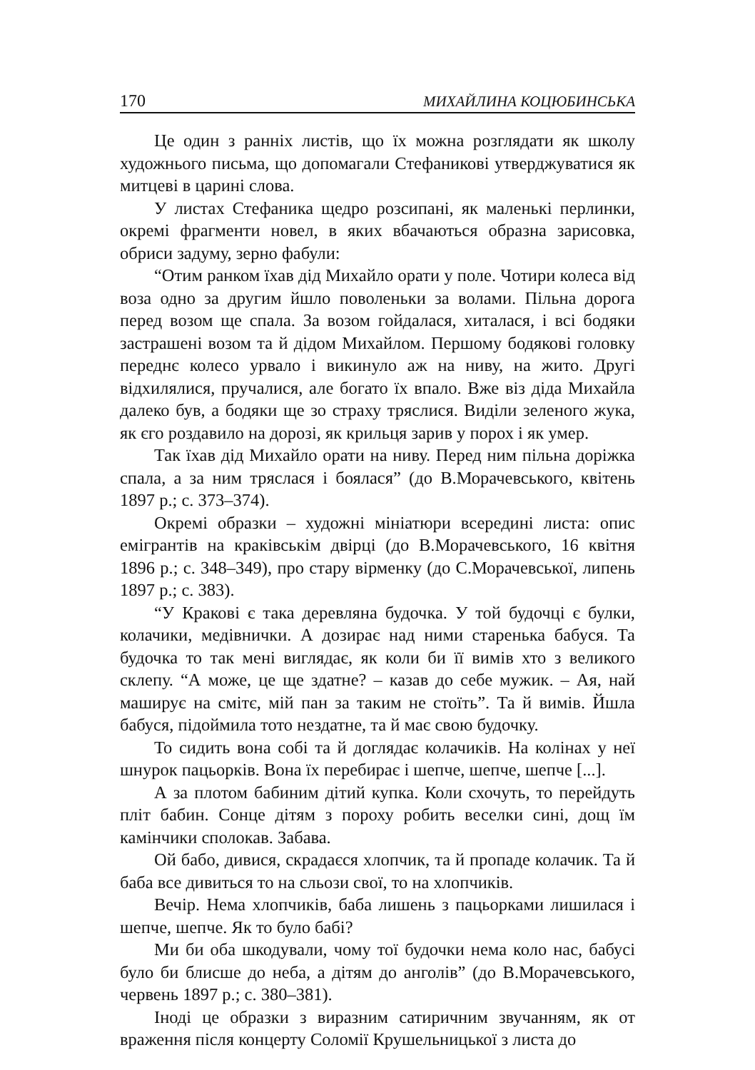170 МИХАЙЛИНА КОЦЮБИНСЬКА
Це один з ранніх листів, що їх можна розглядати як школу художнього письма, що допомагали Стефаникові утверджуватися як митцеві в царині слова.
У листах Стефаника щедро розсипані, як маленькі перлинки, окремі фрагменти новел, в яких вбачаються образна зарисовка, обриси задуму, зерно фабули:
“Отим ранком їхав дід Михайло орати у поле. Чотири колеса від воза одно за другим йшло поволеньки за волами. Пільна дорога перед возом ще спала. За возом гойдалася, хиталася, і всі бодяки застрашені возом та й дідом Михайлом. Першому бодякові головку переднє колесо урвало і викинуло аж на ниву, на жито. Другі відхилялися, пручалися, але богато їх впало. Вже віз діда Михайла далеко був, а бодяки ще зо страху тряслися. Виділи зеленого жука, як єго роздавило на дорозі, як крильця зарив у порох і як умер.
Так їхав дід Михайло орати на ниву. Перед ним пільна доріжка спала, а за ним тряслася і боялася” (до В.Морачевського, квітень 1897 р.; с. 373–374).
Окремі образки – художні мініатюри всередині листа: опис емігрантів на краківськім двірці (до В.Морачевського, 16 квітня 1896 р.; с. 348–349), про стару вірменку (до С.Морачевської, липень 1897 р.; с. 383).
“У Кракові є така деревляна будочка. У той будочці є булки, колачики, медівнички. А дозирає над ними старенька бабуся. Та будочка то так мені виглядає, як коли би її вимів хто з великого склепу. “А може, це ще здатне? – казав до себе мужик. – Ая, най маширує на смітє, мій пан за таким не стоїть”. Та й вимів. Йшла бабуся, підоймила тото нездатне, та й має свою будочку.
То сидить вона собі та й доглядає колачиків. На колінах у неї шнурок пацьорків. Вона їх перебирає і шепче, шепче, шепче [...].
А за плотом бабиним дітий купка. Коли схочуть, то перейдуть пліт бабин. Сонце дітям з пороху робить веселки сині, дощ їм камінчики сполокав. Забава.
Ой бабо, дивися, скрадаєся хлопчик, та й пропаде колачик. Та й баба все дивиться то на сльози свої, то на хлопчиків.
Вечір. Нема хлопчиків, баба лишень з пацьорками лишилася і шепче, шепче. Як то було бабі?
Ми би оба шкодували, чому тої будочки нема коло нас, бабусі було би блисше до неба, а дітям до анголів” (до В.Морачевського, червень 1897 р.; с. 380–381).
Іноді це образки з виразним сатиричним звучанням, як от враження після концерту Соломії Крушельницької з листа до